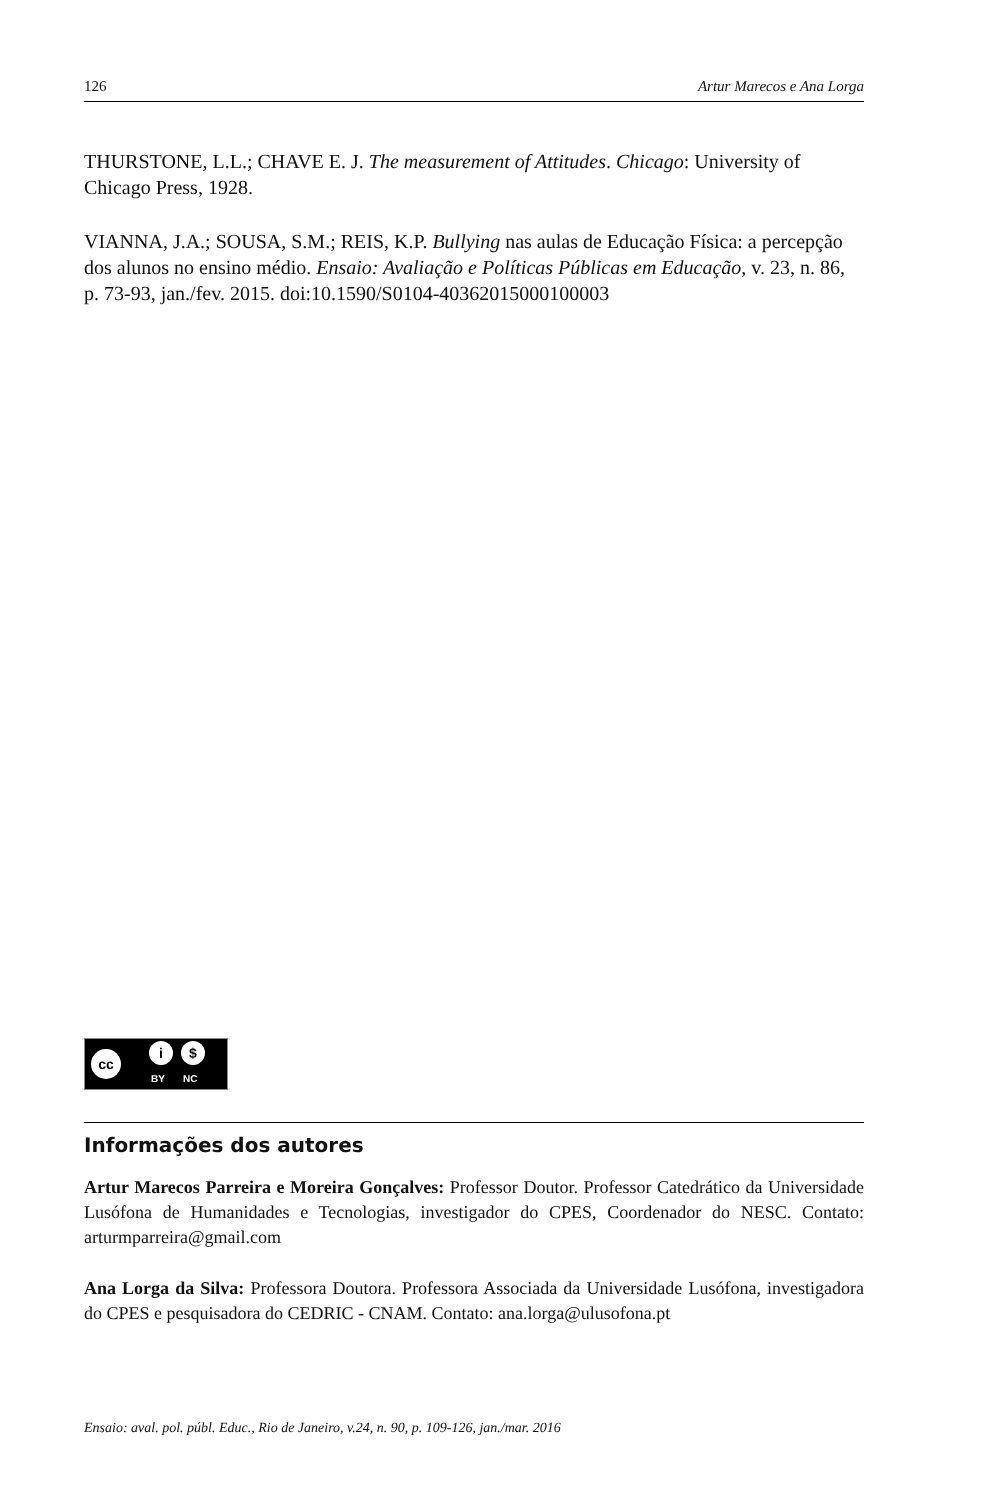126 Artur Marecos e Ana Lorga
THURSTONE, L.L.; CHAVE E. J. The measurement of Attitudes. Chicago: University of Chicago Press, 1928.
VIANNA, J.A.; SOUSA, S.M.; REIS, K.P. Bullying nas aulas de Educação Física: a percepção dos alunos no ensino médio. Ensaio: Avaliação e Políticas Públicas em Educação, v. 23, n. 86, p. 73-93, jan./fev. 2015. doi:10.1590/S0104-40362015000100003
cc i $
BY NC
Informações dos autores
Artur Marecos Parreira e Moreira Gonçalves: Professor Doutor. Professor Catedrático da Universidade Lusófona de Humanidades e Tecnologias, investigador do CPES, Coordenador do NESC. Contato: arturmparreira@gmail.com
Ana Lorga da Silva: Professora Doutora. Professora Associada da Universidade Lusófona, investigadora do CPES e pesquisadora do CEDRIC - CNAM. Contato: ana.lorga@ulusofona.pt
Ensaio: aval. pol. públ. Educ., Rio de Janeiro, v.24, n. 90, p. 109-126, jan./mar. 2016